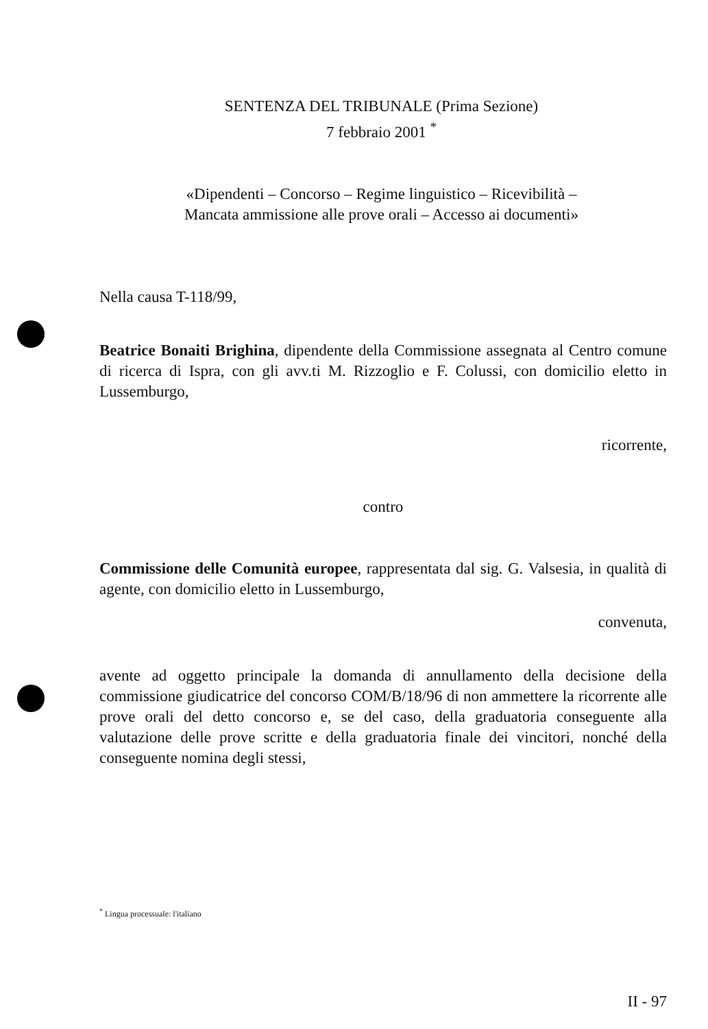SENTENZA DEL TRIBUNALE (Prima Sezione)
7 febbraio 2001 <sup>*</sup>
«Dipendenti – Concorso – Regime linguistico – Ricevibilità –
Mancata ammissione alle prove orali – Accesso ai documenti»
Nella causa T-118/99,
Beatrice Bonaiti Brighina, dipendente della Commissione assegnata al Centro comune di ricerca di Ispra, con gli avv.ti M. Rizzoglio e F. Colussi, con domicilio eletto in Lussemburgo,
ricorrente,
contro
Commissione delle Comunità europee, rappresentata dal sig. G. Valsesia, in qualità di agente, con domicilio eletto in Lussemburgo,
convenuta,
avente ad oggetto principale la domanda di annullamento della decisione della commissione giudicatrice del concorso COM/B/18/96 di non ammettere la ricorrente alle prove orali del detto concorso e, se del caso, della graduatoria conseguente alla valutazione delle prove scritte e della graduatoria finale dei vincitori, nonché della conseguente nomina degli stessi,
<sup>*</sup> Lingua processuale: l'italiano
II - 97